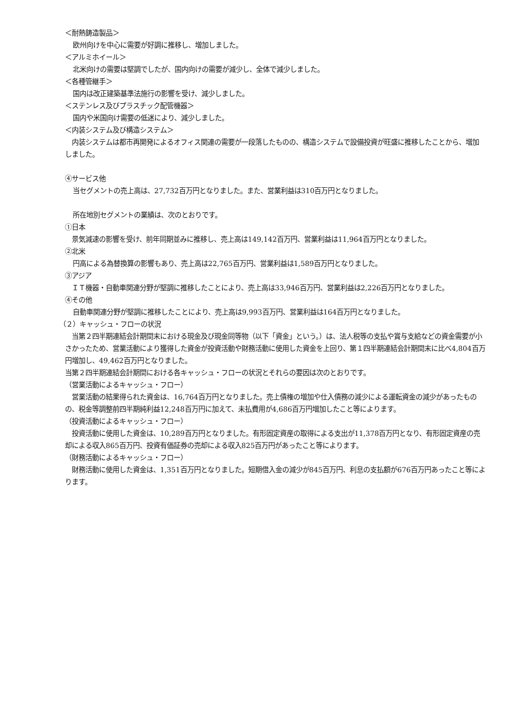＜耐熱鋳造製品＞
欧州向けを中心に需要が好調に推移し、増加しました。
＜アルミホイール＞
北米向けの需要は堅調でしたが、国内向けの需要が減少し、全体で減少しました。
＜各種管継手＞
国内は改正建築基準法施行の影響を受け、減少しました。
＜ステンレス及びプラスチック配管機器＞
国内や米国向け需要の低迷により、減少しました。
＜内装システム及び構造システム＞
　内装システムは都市再開発によるオフィス関連の需要が一段落したものの、構造システムで設備投資が旺盛に推移したことから、増加しました。
④サービス他
当セグメントの売上高は、27,732百万円となりました。また、営業利益は310百万円となりました。
所在地別セグメントの業績は、次のとおりです。
①日本
　景気減速の影響を受け、前年同期並みに推移し、売上高は149,142百万円、営業利益は11,964百万円となりました。
②北米
円高による為替換算の影響もあり、売上高は22,765百万円、営業利益は1,589百万円となりました。
③アジア
　ＩＴ機器・自動車関連分野が堅調に推移したことにより、売上高は33,946百万円、営業利益は2,226百万円となりました。
④その他
自動車関連分野が堅調に推移したことにより、売上高は9,993百万円、営業利益は164百万円となりました。
（２）キャッシュ・フローの状況
　当第２四半期連結会計期間末における現金及び現金同等物（以下「資金」という。）は、法人税等の支払や賞与支給などの資金需要が小さかったため、営業活動により獲得した資金が投資活動や財務活動に使用した資金を上回り、第１四半期連結会計期間末に比べ4,804百万円増加し、49,462百万円となりました。
当第２四半期連結会計期間における各キャッシュ・フローの状況とそれらの要因は次のとおりです。
（営業活動によるキャッシュ・フロー）
　営業活動の結果得られた資金は、16,764百万円となりました。売上債権の増加や仕入債務の減少による運転資金の減少があったものの、税金等調整前四半期純利益12,248百万円に加えて、未払費用が4,686百万円増加したこと等によります。
（投資活動によるキャッシュ・フロー）
　投資活動に使用した資金は、10,289百万円となりました。有形固定資産の取得による支出が11,378百万円となり、有形固定資産の売却による収入865百万円、投資有価証券の売却による収入825百万円があったこと等によります。
（財務活動によるキャッシュ・フロー）
　財務活動に使用した資金は、1,351百万円となりました。短期借入金の減少が845百万円、利息の支払額が676百万円あったこと等によります。